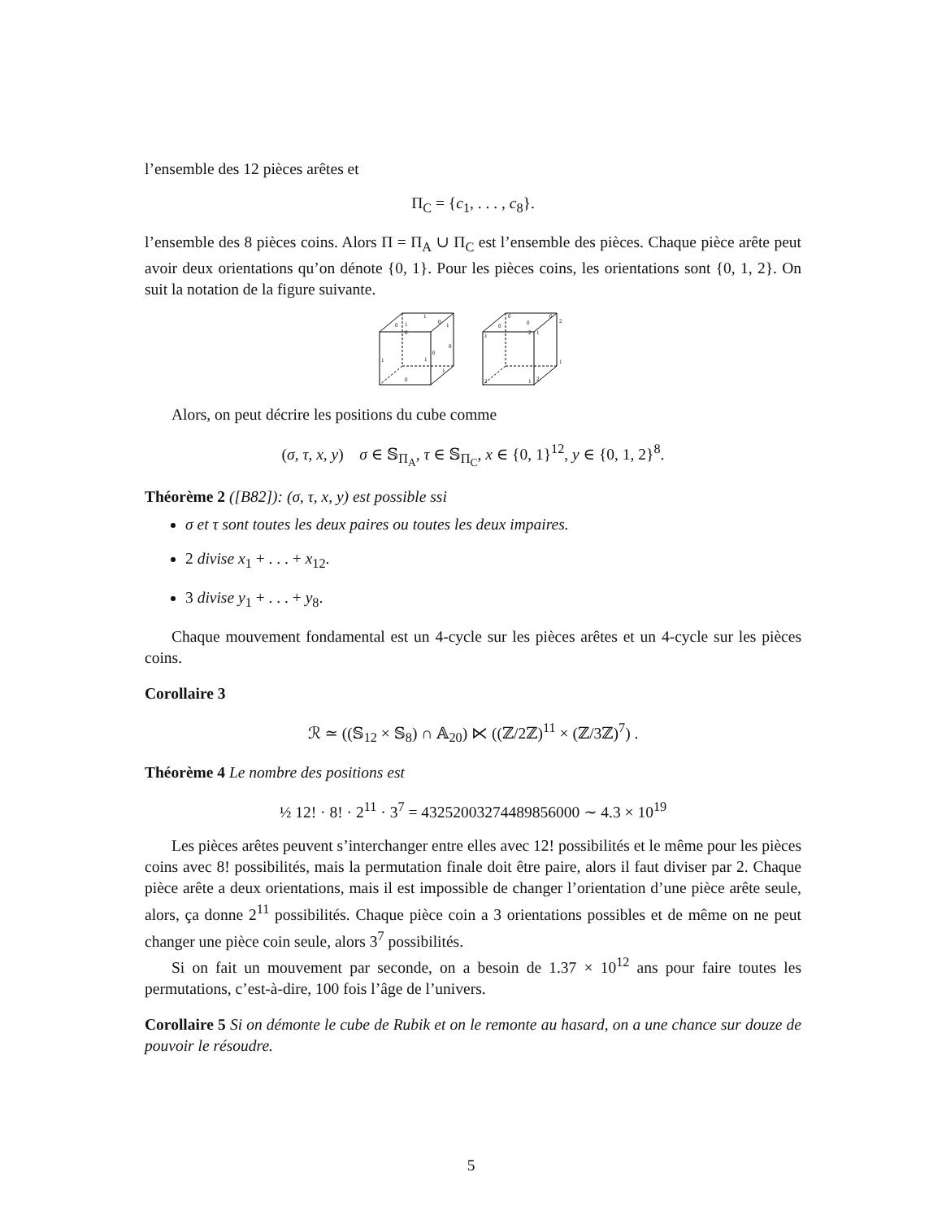l’ensemble des 12 pièces arêtes et
Π<sub>C</sub> = {c<sub>1</sub>, . . . , c<sub>8</sub>}.
l’ensemble des 8 pièces coins. Alors Π = Π<sub>A</sub> ∪ Π<sub>C</sub> est l’ensemble des pièces. Chaque pièce arête peut avoir deux orientations qu’on dénote {0, 1}. Pour les pièces coins, les orientations sont {0, 1, 2}. On suit la notation de la figure suivante.
0
1
0
1
1
0
0
0
1
1
1
0
0
0
0
0
2
1
2
1
1
2
1
2
Alors, on peut décrire les positions du cube comme
(σ, τ, x, y) σ ∈ 𝕊<sub>Π<sub>A</sub></sub>, τ ∈ 𝕊<sub>Π<sub>C</sub></sub>, x ∈ {0, 1}<sup>12</sup>, y ∈ {0, 1, 2}<sup>8</sup>.
Théorème 2 ([B82]): (σ, τ, x, y) est possible ssi
σ et τ sont toutes les deux paires ou toutes les deux impaires.
2 divise x<sub>1</sub> + . . . + x<sub>12</sub>.
3 divise y<sub>1</sub> + . . . + y<sub>8</sub>.
Chaque mouvement fondamental est un 4-cycle sur les pièces arêtes et un 4-cycle sur les pièces coins.
Corollaire 3
ℛ ≃ ((𝕊<sub>12</sub> × 𝕊<sub>8</sub>) ∩ 𝔸<sub>20</sub>) ⋉ ((ℤ/2ℤ)<sup>11</sup> × (ℤ/3ℤ)<sup>7</sup>) .
Théorème 4 Le nombre des positions est
½ 12! · 8! · 2<sup>11</sup> · 3<sup>7</sup> = 43252003274489856000 ∼ 4.3 × 10<sup>19</sup>
Les pièces arêtes peuvent s’interchanger entre elles avec 12! possibilités et le même pour les pièces coins avec 8! possibilités, mais la permutation finale doit être paire, alors il faut diviser par 2. Chaque pièce arête a deux orientations, mais il est impossible de changer l’orientation d’une pièce arête seule, alors, ça donne 2<sup>11</sup> possibilités. Chaque pièce coin a 3 orientations possibles et de même on ne peut changer une pièce coin seule, alors 3<sup>7</sup> possibilités.
Si on fait un mouvement par seconde, on a besoin de 1.37 × 10<sup>12</sup> ans pour faire toutes les permutations, c’est-à-dire, 100 fois l’âge de l’univers.
Corollaire 5 Si on démonte le cube de Rubik et on le remonte au hasard, on a une chance sur douze de pouvoir le résoudre.
5